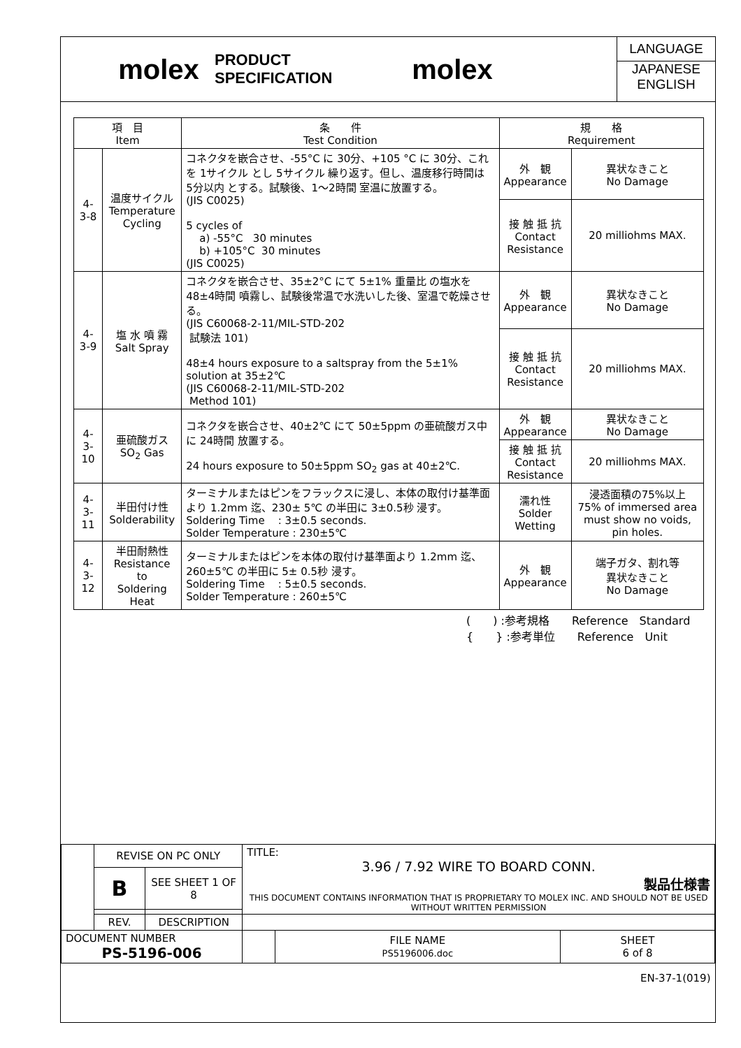molex
PRODUCT SPECIFICATION
molex
LANGUAGE
JAPANESE
ENGLISH
| 項 目 Item | | 条 件 Test Condition | 規 格 Requirement | |
| 4-3-8 | 温度サイクル Temperature Cycling | コネクタを嵌合させ、-55°C に 30分、+105 °C に 30分、これを 1サイクル とし 5サイクル 繰り返す。但し、温度移行時間は 5分以内 とする。試験後、1〜2時間 室温に放置する。 (JIS C0025) 5 cycles of a) -55°C 30 minutes b) +105°C 30 minutes (JIS C0025) | 外 観 Appearance | 異状なきこと No Damage |
| | | | 接 触 抵 抗 Contact Resistance | 20 milliohms MAX. |
| 4-3-9 | 塩 水 噴 霧 Salt Spray | コネクタを嵌合させ、35±2°C にて 5±1% 重量比 の塩水を 48±4時間 噴霧し、試験後常温で水洗いした後、室温で乾燥させる。 (JIS C60068-2-11/MIL-STD-202 試験法 101) 48±4 hours exposure to a saltspray from the 5±1% solution at 35±2℃ (JIS C60068-2-11/MIL-STD-202 Method 101) | 外 観 Appearance | 異状なきこと No Damage |
| | | | 接 触 抵 抗 Contact Resistance | 20 milliohms MAX. |
| 4-3-10 | 亜硫酸ガス SO<sub>2</sub> Gas | コネクタを嵌合させ、40±2℃ にて 50±5ppm の亜硫酸ガス中に 24時間 放置する。 24 hours exposure to 50±5ppm SO<sub>2</sub> gas at 40±2℃. | 外 観 Appearance | 異状なきこと No Damage |
| | | | 接 触 抵 抗 Contact Resistance | 20 milliohms MAX. |
| 4-3-11 | 半田付け性 Solderability | ターミナルまたはピンをフラックスに浸し、本体の取付け基準面より 1.2mm 迄、230± 5℃ の半田に 3±0.5秒 浸す。 Soldering Time : 3±0.5 seconds. Solder Temperature : 230±5℃ | 濡れ性 Solder Wetting | 浸透面積の75%以上 75% of immersed area must show no voids, pin holes. |
| 4-3-12 | 半田耐熱性 Resistance to Soldering Heat | ターミナルまたはピンを本体の取付け基準面より 1.2mm 迄、260±5℃ の半田に 5± 0.5秒 浸す。 Soldering Time : 5±0.5 seconds. Solder Temperature : 260±5℃ | 外 観 Appearance | 端子ガタ、割れ等 異状なきこと No Damage |
(　　) :参考規格　　Reference　Standard
{　　} :参考単位　　Reference　Unit
| | REVISE ON PC ONLY | | TITLE: 3.96 / 7.92 WIRE TO BOARD CONN. 製品仕様書 THIS DOCUMENT CONTAINS INFORMATION THAT IS PROPRIETARY TO MOLEX INC. AND SHOULD NOT BE USED WITHOUT WRITTEN PERMISSION | | |
| | B | SEE SHEET 1 OF 8 | | | |
| | REV. | DESCRIPTION | | | |
| DOCUMENT NUMBER PS-5196-006 | | | | FILE NAME PS5196006.doc | SHEET 6 of 8 |
| EN-37-1(019) | | | | | |